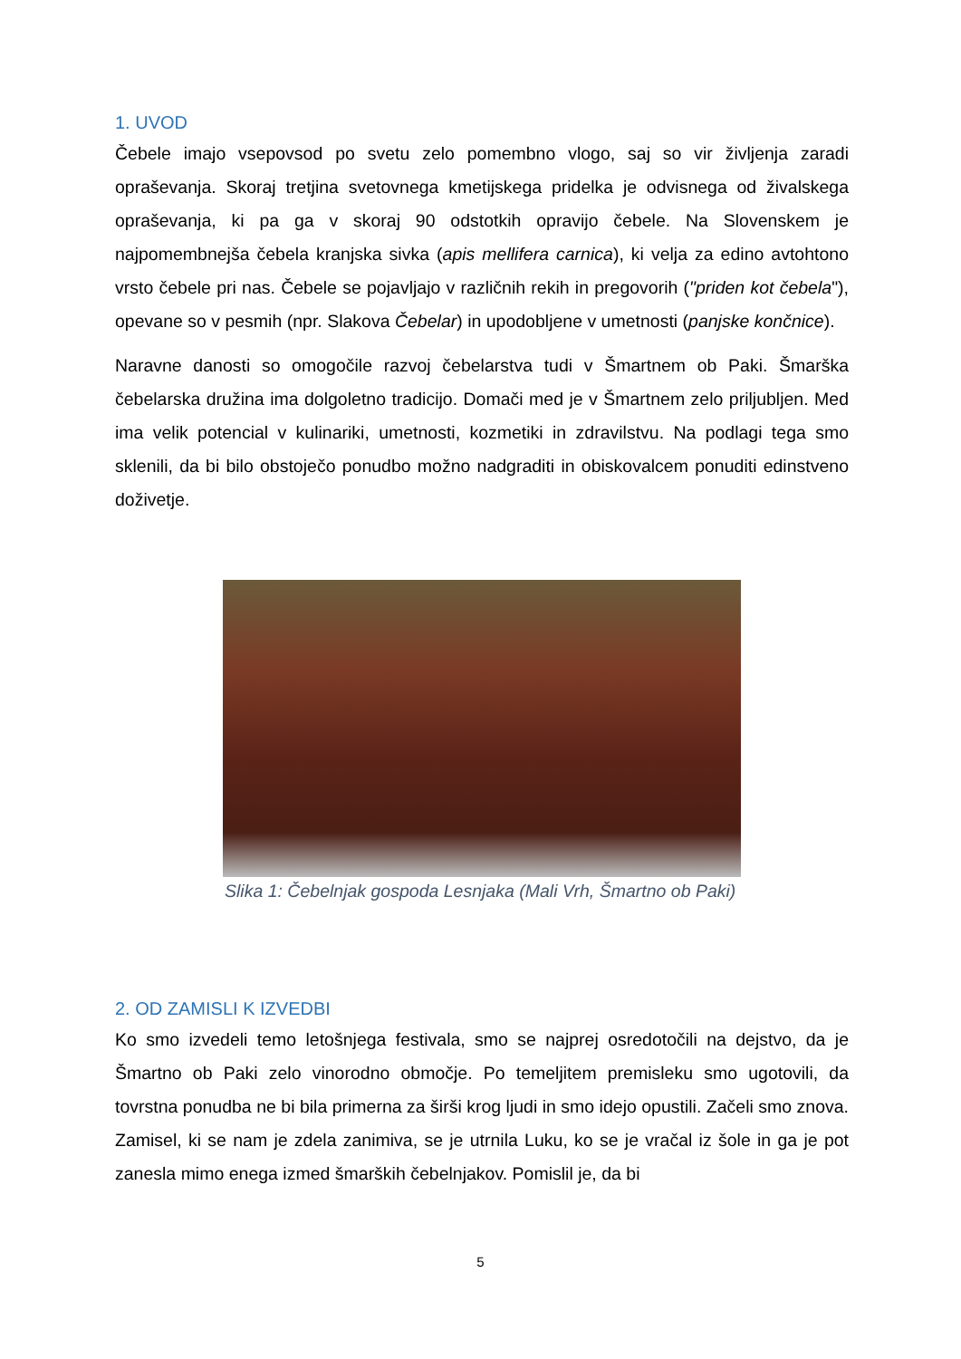1. UVOD
Čebele imajo vsepovsod po svetu zelo pomembno vlogo, saj so vir življenja zaradi opraševanja. Skoraj tretjina svetovnega kmetijskega pridelka je odvisnega od živalskega opraševanja, ki pa ga v skoraj 90 odstotkih opravijo čebele. Na Slovenskem je najpomembnejša čebela kranjska sivka (apis mellifera carnica), ki velja za edino avtohtono vrsto čebele pri nas. Čebele se pojavljajo v različnih rekih in pregovorih ("priden kot čebela"), opevane so v pesmih (npr. Slakova Čebelar) in upodobljene v umetnosti (panjske končnice).
Naravne danosti so omogočile razvoj čebelarstva tudi v Šmartnem ob Paki. Šmarška čebelarska družina ima dolgoletno tradicijo. Domači med je v Šmartnem zelo priljubljen. Med ima velik potencial v kulinariki, umetnosti, kozmetiki in zdravilstvu. Na podlagi tega smo sklenili, da bi bilo obstoječo ponudbo možno nadgraditi in obiskovalcem ponuditi edinstveno doživetje.
Slika 1: Čebelnjak gospoda Lesnjaka (Mali Vrh, Šmartno ob Paki)
2. OD ZAMISLI K IZVEDBI
Ko smo izvedeli temo letošnjega festivala, smo se najprej osredotočili na dejstvo, da je Šmartno ob Paki zelo vinorodno območje. Po temeljitem premisleku smo ugotovili, da tovrstna ponudba ne bi bila primerna za širši krog ljudi in smo idejo opustili. Začeli smo znova. Zamisel, ki se nam je zdela zanimiva, se je utrnila Luku, ko se je vračal iz šole in ga je pot zanesla mimo enega izmed šmarških čebelnjakov. Pomislil je, da bi
5